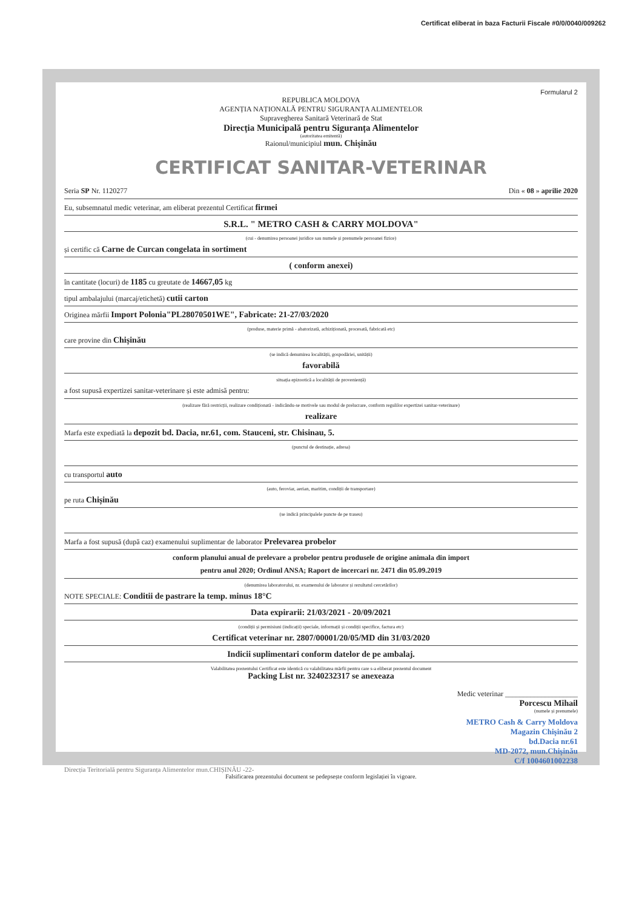Certificat eliberat in baza Facturii Fiscale #0/0/0040/009262
Formularul 2
REPUBLICA MOLDOVA
AGENȚIA NAȚIONALĂ PENTRU SIGURANȚA ALIMENTELOR
Supravegherea Sanitară Veterinară de Stat
Direcția Municipală pentru Siguranța Alimentelor
(autoritatea emitentă)
Raionul/municipiul mun. Chișinău
CERTIFICAT SANITAR-VETERINAR
Seria SP Nr. 1120277 Din « 08 » aprilie 2020
Eu, subsemnatul medic veterinar, am eliberat prezentul Certificat firmei
S.R.L. " METRO CASH & CARRY MOLDOVA"
(cui - denumirea persoanei juridice sau numele și prenumele persoanei fizice)
și certific că Carne de Curcan congelata in sortiment
( conform anexei)
în cantitate (locuri) de 1185 cu greutate de 14667,05 kg
tipul ambalajului (marcaj/etichetă) cutii carton
Originea mărfii Import Polonia"PL28070501WE", Fabricate: 21-27/03/2020
(produse, materie primă - abatorizată, achiziționată, procesată, fabricată etc)
care provine din Chișinău
(se indică denumirea localității, gospodăriei, unității)
favorabilă
situația epizootică a localității de proveniență)
a fost supusă expertizei sanitar-veterinare și este admisă pentru:
(realizare fără restricții, realizare condiționată - indicându-se motivele sau modul de prelucrare, conform regulilor expertizei sanitar-veterinare)
realizare
Marfa este expediată la depozit bd. Dacia, nr.61, com. Stauceni, str. Chisinau, 5.
(punctul de destinație, adresa)
cu transportul auto
(auto, feroviar, aerian, maritim, condiții de transportare)
pe ruta Chișinău
(se indică principalele puncte de pe traseu)
Marfa a fost supusă (după caz) examenului suplimentar de laborator Prelevarea probelor
conform planului anual de prelevare a probelor pentru produsele de origine animala din import
pentru anul 2020; Ordinul ANSA; Raport de incercari nr. 2471 din 05.09.2019
(denumirea laboratorului, nr. examenului de laborator și rezultatul cercetărilor)
NOTE SPECIALE: Conditii de pastrare la temp. minus 18°C
Data expirarii: 21/03/2021 - 20/09/2021
(condiții și permisiuni (indicații) speciale, informații și condiții specifice, factura etc)
Certificat veterinar nr. 2807/00001/20/05/MD din 31/03/2020
Indicii suplimentari conform datelor de pe ambalaj.
Valabilitatea prezentului Certificat este identică cu valabilitatea mărfii pentru care s-a eliberat prezentul document
Packing List nr. 3240232317 se anexeaza
Medic veterinar ____________________
Porcescu Mihail
(numele și prenumele)
METRO Cash & Carry Moldova
Magazin Chișinău 2
bd.Dacia nr.61
MD-2072, mun.Chișinău
C/f 1004601002238
Direcția Teritorială pentru Siguranța Alimentelor mun.CHIȘINĂU -22-
Falsificarea prezentului document se pedepsește conform legislației în vigoare.